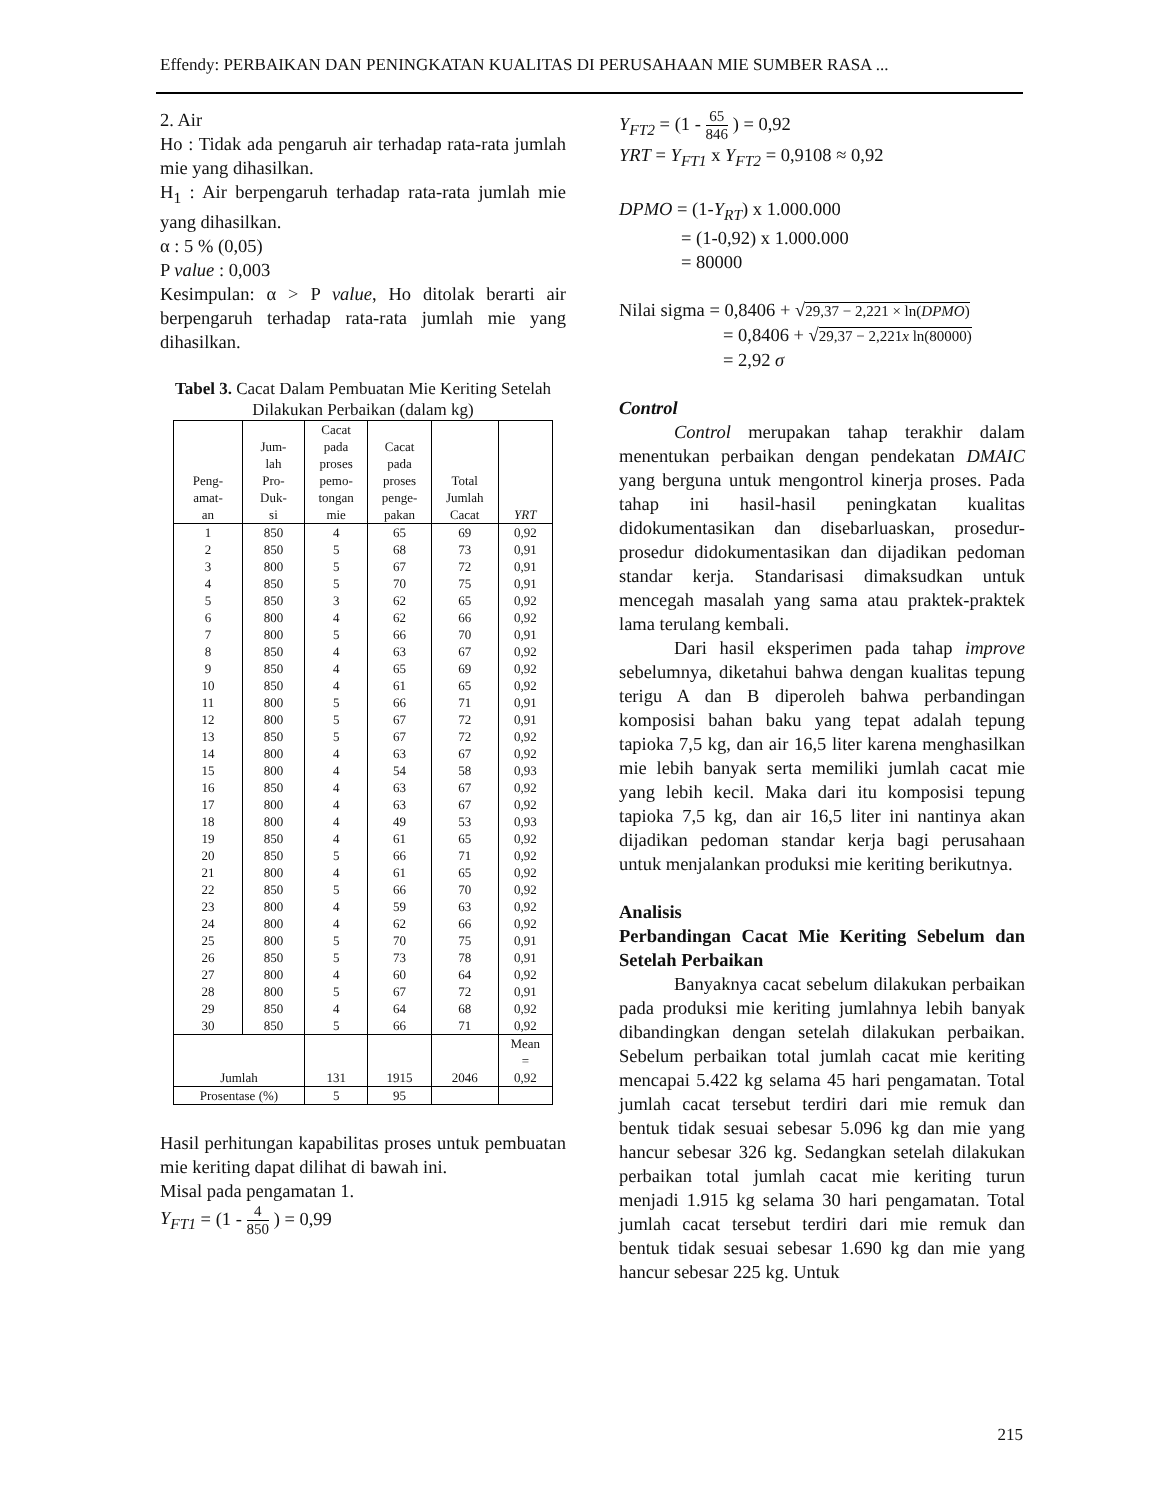Effendy: PERBAIKAN DAN PENINGKATAN KUALITAS DI PERUSAHAAN MIE SUMBER RASA ...
2. Air
Ho : Tidak ada pengaruh air terhadap rata-rata jumlah mie yang dihasilkan.
H<sub>1</sub> : Air berpengaruh terhadap rata-rata jumlah mie yang dihasilkan.
α : 5 % (0,05)
P value : 0,003
Kesimpulan: α > P value, Ho ditolak berarti air berpengaruh terhadap rata-rata jumlah mie yang dihasilkan.
Tabel 3. Cacat Dalam Pembuatan Mie Keriting Setelah Dilakukan Perbaikan (dalam kg)
| Peng- amat- an | Jum- lah Pro- Duk- si | Cacat pada proses pemo- tongan mie | Cacat pada proses penge- pakan | Total Jumlah Cacat | YRT |
| --- | --- | --- | --- | --- | --- |
| 1 | 850 | 4 | 65 | 69 | 0,92 |
| 2 | 850 | 5 | 68 | 73 | 0,91 |
| 3 | 800 | 5 | 67 | 72 | 0,91 |
| 4 | 850 | 5 | 70 | 75 | 0,91 |
| 5 | 850 | 3 | 62 | 65 | 0,92 |
| 6 | 800 | 4 | 62 | 66 | 0,92 |
| 7 | 800 | 5 | 66 | 70 | 0,91 |
| 8 | 850 | 4 | 63 | 67 | 0,92 |
| 9 | 850 | 4 | 65 | 69 | 0,92 |
| 10 | 850 | 4 | 61 | 65 | 0,92 |
| 11 | 800 | 5 | 66 | 71 | 0,91 |
| 12 | 800 | 5 | 67 | 72 | 0,91 |
| 13 | 850 | 5 | 67 | 72 | 0,92 |
| 14 | 800 | 4 | 63 | 67 | 0,92 |
| 15 | 800 | 4 | 54 | 58 | 0,93 |
| 16 | 850 | 4 | 63 | 67 | 0,92 |
| 17 | 800 | 4 | 63 | 67 | 0,92 |
| 18 | 800 | 4 | 49 | 53 | 0,93 |
| 19 | 850 | 4 | 61 | 65 | 0,92 |
| 20 | 850 | 5 | 66 | 71 | 0,92 |
| 21 | 800 | 4 | 61 | 65 | 0,92 |
| 22 | 850 | 5 | 66 | 70 | 0,92 |
| 23 | 800 | 4 | 59 | 63 | 0,92 |
| 24 | 800 | 4 | 62 | 66 | 0,92 |
| 25 | 800 | 5 | 70 | 75 | 0,91 |
| 26 | 850 | 5 | 73 | 78 | 0,91 |
| 27 | 800 | 4 | 60 | 64 | 0,92 |
| 28 | 800 | 5 | 67 | 72 | 0,91 |
| 29 | 850 | 4 | 64 | 68 | 0,92 |
| 30 | 850 | 5 | 66 | 71 | 0,92 |
| Jumlah | | 131 | 1915 | 2046 | Mean = 0,92 |
| Prosentase (%) | | 5 | 95 | | |
Hasil perhitungan kapabilitas proses untuk pembuatan mie keriting dapat dilihat di bawah ini.
Misal pada pengamatan 1.
Y<sub>FT1</sub> = (1 - 4 850 ) = 0,99
Y<sub>FT2</sub> = (1 - 65 846 ) = 0,92
YRT = Y<sub>FT1</sub> x Y<sub>FT2</sub> = 0,9108 ≈ 0,92
DPMO = (1-Y<sub>RT</sub>) x 1.000.000
= (1-0,92) x 1.000.000
= 80000
Nilai sigma = 0,8406 + √29,37 − 2,221 × ln(DPMO)
= 0,8406 + √29,37 − 2,221x ln(80000)
= 2,92 σ
Control
Control merupakan tahap terakhir dalam menentukan perbaikan dengan pendekatan DMAIC yang berguna untuk mengontrol kinerja proses. Pada tahap ini hasil-hasil peningkatan kualitas didokumentasikan dan disebarluaskan, prosedur-prosedur didokumentasikan dan dijadikan pedoman standar kerja. Standarisasi dimaksudkan untuk mencegah masalah yang sama atau praktek-praktek lama terulang kembali.
Dari hasil eksperimen pada tahap improve sebelumnya, diketahui bahwa dengan kualitas tepung terigu A dan B diperoleh bahwa perbandingan komposisi bahan baku yang tepat adalah tepung tapioka 7,5 kg, dan air 16,5 liter karena menghasilkan mie lebih banyak serta memiliki jumlah cacat mie yang lebih kecil. Maka dari itu komposisi tepung tapioka 7,5 kg, dan air 16,5 liter ini nantinya akan dijadikan pedoman standar kerja bagi perusahaan untuk menjalankan produksi mie keriting berikutnya.
Analisis
Perbandingan Cacat Mie Keriting Sebelum dan Setelah Perbaikan
Banyaknya cacat sebelum dilakukan perbaikan pada produksi mie keriting jumlahnya lebih banyak dibandingkan dengan setelah dilakukan perbaikan. Sebelum perbaikan total jumlah cacat mie keriting mencapai 5.422 kg selama 45 hari pengamatan. Total jumlah cacat tersebut terdiri dari mie remuk dan bentuk tidak sesuai sebesar 5.096 kg dan mie yang hancur sebesar 326 kg. Sedangkan setelah dilakukan perbaikan total jumlah cacat mie keriting turun menjadi 1.915 kg selama 30 hari pengamatan. Total jumlah cacat tersebut terdiri dari mie remuk dan bentuk tidak sesuai sebesar 1.690 kg dan mie yang hancur sebesar 225 kg. Untuk
215